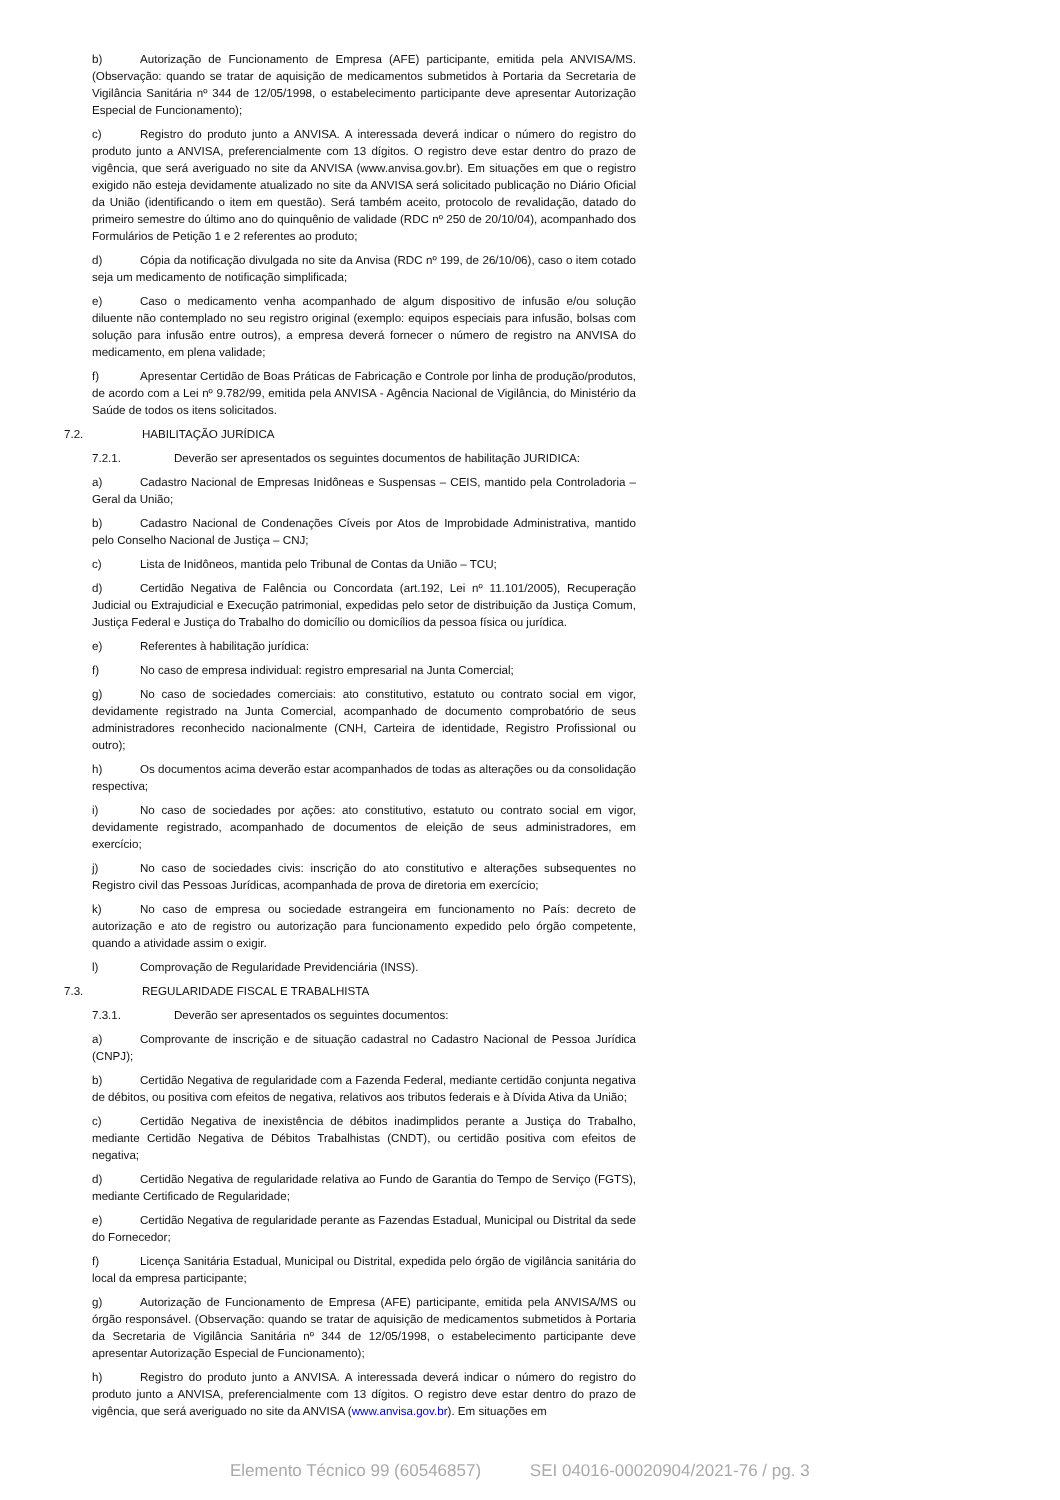b) Autorização de Funcionamento de Empresa (AFE) participante, emitida pela ANVISA/MS. (Observação: quando se tratar de aquisição de medicamentos submetidos à Portaria da Secretaria de Vigilância Sanitária nº 344 de 12/05/1998, o estabelecimento participante deve apresentar Autorização Especial de Funcionamento);
c) Registro do produto junto a ANVISA. A interessada deverá indicar o número do registro do produto junto a ANVISA, preferencialmente com 13 dígitos. O registro deve estar dentro do prazo de vigência, que será averiguado no site da ANVISA (www.anvisa.gov.br). Em situações em que o registro exigido não esteja devidamente atualizado no site da ANVISA será solicitado publicação no Diário Oficial da União (identificando o item em questão). Será também aceito, protocolo de revalidação, datado do primeiro semestre do último ano do quinquênio de validade (RDC nº 250 de 20/10/04), acompanhado dos Formulários de Petição 1 e 2 referentes ao produto;
d) Cópia da notificação divulgada no site da Anvisa (RDC nº 199, de 26/10/06), caso o item cotado seja um medicamento de notificação simplificada;
e) Caso o medicamento venha acompanhado de algum dispositivo de infusão e/ou solução diluente não contemplado no seu registro original (exemplo: equipos especiais para infusão, bolsas com solução para infusão entre outros), a empresa deverá fornecer o número de registro na ANVISA do medicamento, em plena validade;
f) Apresentar Certidão de Boas Práticas de Fabricação e Controle por linha de produção/produtos, de acordo com a Lei nº 9.782/99, emitida pela ANVISA - Agência Nacional de Vigilância, do Ministério da Saúde de todos os itens solicitados.
7.2. HABILITAÇÃO JURÍDICA
7.2.1. Deverão ser apresentados os seguintes documentos de habilitação JURIDICA:
a) Cadastro Nacional de Empresas Inidôneas e Suspensas – CEIS, mantido pela Controladoria – Geral da União;
b) Cadastro Nacional de Condenações Cíveis por Atos de Improbidade Administrativa, mantido pelo Conselho Nacional de Justiça – CNJ;
c) Lista de Inidôneos, mantida pelo Tribunal de Contas da União – TCU;
d) Certidão Negativa de Falência ou Concordata (art.192, Lei nº 11.101/2005), Recuperação Judicial ou Extrajudicial e Execução patrimonial, expedidas pelo setor de distribuição da Justiça Comum, Justiça Federal e Justiça do Trabalho do domicílio ou domicílios da pessoa física ou jurídica.
e) Referentes à habilitação jurídica:
f) No caso de empresa individual: registro empresarial na Junta Comercial;
g) No caso de sociedades comerciais: ato constitutivo, estatuto ou contrato social em vigor, devidamente registrado na Junta Comercial, acompanhado de documento comprobatório de seus administradores reconhecido nacionalmente (CNH, Carteira de identidade, Registro Profissional ou outro);
h) Os documentos acima deverão estar acompanhados de todas as alterações ou da consolidação respectiva;
i) No caso de sociedades por ações: ato constitutivo, estatuto ou contrato social em vigor, devidamente registrado, acompanhado de documentos de eleição de seus administradores, em exercício;
j) No caso de sociedades civis: inscrição do ato constitutivo e alterações subsequentes no Registro civil das Pessoas Jurídicas, acompanhada de prova de diretoria em exercício;
k) No caso de empresa ou sociedade estrangeira em funcionamento no País: decreto de autorização e ato de registro ou autorização para funcionamento expedido pelo órgão competente, quando a atividade assim o exigir.
l) Comprovação de Regularidade Previdenciária (INSS).
7.3. REGULARIDADE FISCAL E TRABALHISTA
7.3.1. Deverão ser apresentados os seguintes documentos:
a) Comprovante de inscrição e de situação cadastral no Cadastro Nacional de Pessoa Jurídica (CNPJ);
b) Certidão Negativa de regularidade com a Fazenda Federal, mediante certidão conjunta negativa de débitos, ou positiva com efeitos de negativa, relativos aos tributos federais e à Dívida Ativa da União;
c) Certidão Negativa de inexistência de débitos inadimplidos perante a Justiça do Trabalho, mediante Certidão Negativa de Débitos Trabalhistas (CNDT), ou certidão positiva com efeitos de negativa;
d) Certidão Negativa de regularidade relativa ao Fundo de Garantia do Tempo de Serviço (FGTS), mediante Certificado de Regularidade;
e) Certidão Negativa de regularidade perante as Fazendas Estadual, Municipal ou Distrital da sede do Fornecedor;
f) Licença Sanitária Estadual, Municipal ou Distrital, expedida pelo órgão de vigilância sanitária do local da empresa participante;
g) Autorização de Funcionamento de Empresa (AFE) participante, emitida pela ANVISA/MS ou órgão responsável. (Observação: quando se tratar de aquisição de medicamentos submetidos à Portaria da Secretaria de Vigilância Sanitária nº 344 de 12/05/1998, o estabelecimento participante deve apresentar Autorização Especial de Funcionamento);
h) Registro do produto junto a ANVISA. A interessada deverá indicar o número do registro do produto junto a ANVISA, preferencialmente com 13 dígitos. O registro deve estar dentro do prazo de vigência, que será averiguado no site da ANVISA (www.anvisa.gov.br). Em situações em
Elemento Técnico 99 (60546857) SEI 04016-00020904/2021-76 / pg. 3